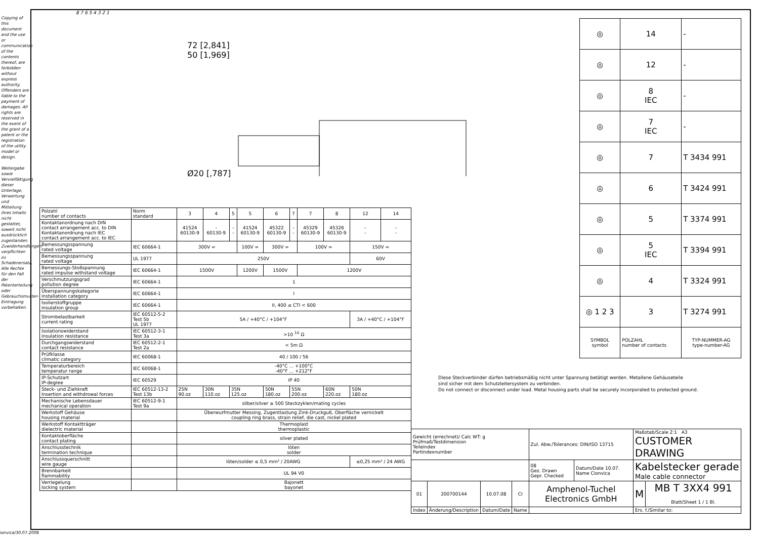Copying of this document and the use or communication of the contents thereof, are forbidden without express authority. Offenders are liable to the payment of damages. All rights are reserved in the event of the grant of a patent or the registration of the utility model or design.
Weitergabe sowie Vervielfältigung dieser Unterlage, Verwertung und Mitteilung ihres Inhalts nicht gestattet, soweit nicht ausdrücklich zugestanden. Zuwiderhandlungen verpflichten zu Schadenersatz. Alle Rechte für den Fall der Patenterteilung oder Gebrauchsmuster-Eintragung vorbehalten.
8 7 6 5 4 3 2 1
72 [2,841]
50 [1,969]
Ø20 [,787]
| ◎ | 14 | - |
| ◎ | 12 | - |
| ◎ | 8 IEC | - |
| ◎ | 7 IEC | - |
| ◎ | 7 | T 3434 991 |
| ◎ | 6 | T 3424 991 |
| ◎ | 5 | T 3374 991 |
| ◎ | 5 IEC | T 3394 991 |
| ◎ | 4 | T 3324 991 |
| ◎ 1 2 3 | 3 | T 3274 991 |
| SYMBOL symbol | POLZAHL number of contacts | TYP-NUMMER-AG type-number-AG |
| Polzahl number of contacts | Norm standard | 3 | 4 | 5 | 5 | 6 | 7 | 7 | 8 | 12 | 14 |
| Kontaktanordnung nach DIN contact arrangement acc. to DIN Kontaktanordnung nach IEC contact arrangement acc. to IEC | | 41524 60130-9 | - 60130-9 | - - | 41524 60130-9 | 45322 60130-9 | - - | 45329 60130-9 | 45326 60130-9 | - - | - - |
| Bemessungsspannung rated voltage | IEC 60664-1 | 300V = | | | 100V = | 300V = | | 100V = | | 150V = | |
| Bemessungsspannung rated voltage | UL 1977 | 250V | | | | | | | | 60V | |
| Bemessungs-Stoßspannung rated impulse withstand voltage | IEC 60664-1 | 1500V | | | 1200V | 1500V | | 1200V | | | |
| Verschmutzungsgrad pollution degree | IEC 60664-1 | 1 | | | | | | | | | |
| Überspannungskategorie installation category | IEC 60664-1 | I | | | | | | | | | |
| Isolierstoffgruppe insulation group | IEC 60664-1 | II, 400 ≤ CTI < 600 | | | | | | | | | |
| Strombelastbarkeit current rating | IEC 60512-5-2 Test 5b UL 1977 | 5A / +40°C / +104°F | | | | | | | | 3A / +40°C / +104°F | |
| Isolationswiderstand insulation resistance | IEC 60512-3-1 Test 3a | >10 <sup>10</sup> Ω | | | | | | | | | |
| Durchgangswiderstand contact resistance | IEC 60512-2-1 Test 2a | < 5m Ω | | | | | | | | | |
| Prüfklasse climatic category | IEC 60068-1 | 40 / 100 / 56 | | | | | | | | | |
| Temperaturbereich temperatur range | IEC 60068-1 | -40°C ... +100°C -40°F ... +212°F | | | | | | | | | |
| IP-Schutzart IP-degree | IEC 60529 | IP 40 | | | | | | | | | |
| Steck- und Ziehkraft Insertion and withdrowal forces | IEC 60512-13-2 Test 13b | 25N 90.oz | 30N 110.oz | 35N 125.oz | | 50N 180.oz | 55N 200.oz | | 60N 220.oz | 50N 180.oz | |
| Mechanische Lebensdauer mechanical operation | IEC 60512-9-1 Test 9a | silber/silver ≥ 500 Steckzyklen/mating cycles | | | | | | | | | |
| Werkstoff Gehäuse housing material | | Überwurfmutter Messing, Zugentlastung Zink-Druckguß, Oberfläche vernickelt coupling ring brass, strain relief, die cast, nickel plated | | | | | | | | | |
| Werkstoff Kontaktträger dielectric material | | Thermoplast thermoplastic | | | | | | | | | |
| Kontaktoberfläche contact plating | | silver plated | | | | | | | | | |
| Anschlusstechnik termination technique | | löten solder | | | | | | | | | |
| Anschlussquerschnitt wire gauge | | löten/solder ≤ 0,5 mm² / 20AWG | | | | | | | | ≤0,25 mm² / 24 AWG | |
| Brennbarkeit flammability | | UL 94 V0 | | | | | | | | | |
| Verriegelung locking system | | Bajonett bayonet | | | | | | | | | |
Diese Steckverbinder dürfen betriebsmäßig nicht unter Spannung betätigt werden. Metallene Gehäuseteile
sind sicher mit dem Schutzleitersystem zu verbinden.
Do not connect or disconnect under load. Metal housing parts shall be securely incorporated to protected ground.
| Gewicht (errechnet)/ Calc WT: g Prüfmaß/Testdimension Teileindex Partindexnumber | | | | Zul. Abw./Tolerances: DIN/ISO 13715 | | Maßstab/Scale 2:1 A3 CUSTOMER DRAWING | |
| | | | | 08 Gez. Drawn Gepr. Checked | Datum/Date 10.07. Name Cionvica | Kabelstecker gerade Male cable connector | |
| 01 | 200700144 | 10.07.08 | CI | Amphenol-Tuchel Electronics GmbH | | M | MB T 3XX4 991 Blatt/Sheet 1 / 1 Bl. |
| Index | Änderung/Description | Datum/Date | Name | | | Ers. f./Similar to: | |
ionvica/30.07.2008